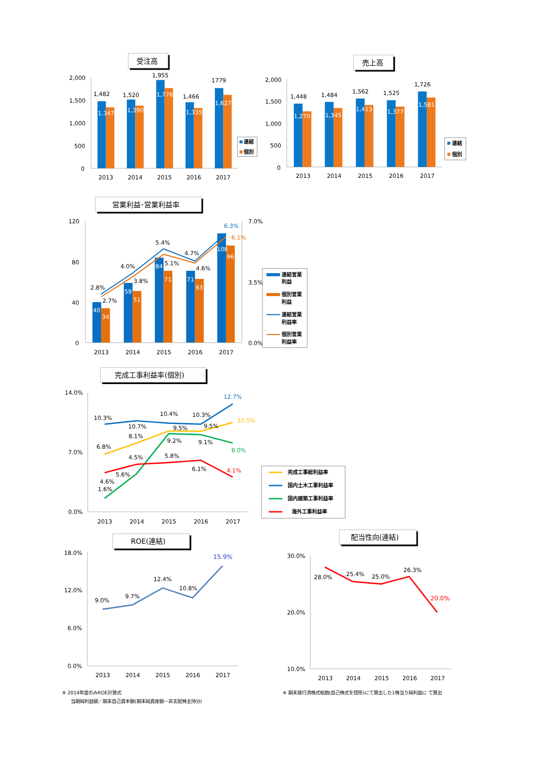受注高
2,000
1,500
1,000
500
0
1,482
1,347
1,520
1,390
1,955
1,776
1,466
1,335
1779
1,627
2013
2014
2015
2016
2017
連結
個別
売上高
2,000
1,500
1,000
500
0
1,448
1,270
1,484
1,345
1,562
1,413
1,525
1,377
1,726
1,581
2013
2014
2015
2016
2017
連結
個別
営業利益･営業利益率
120
80
40
0
7.0%
3.5%
0.0%
40
34
59
51
84
71
71
63
108
96
2.8%
2.7%
4.0%
3.8%
5.4%
5.1%
4.7%
4.6%
6.3%
6.1%
2013
2014
2015
2016
2017
連結営業
利益
個別営業
利益
連結営業
利益率
個別営業
利益率
完成工事利益率(個別)
14.0%
7.0%
0.0%
10.3%
10.7%
10.4%
10.3%
12.7%
6.8%
8.1%
9.5%
9.5%
10.5%
1.6%
5.6%
9.2%
9.1%
8.0%
4.6%
4.5%
5.8%
6.1%
4.1%
2013
2014
2015
2016
2017
完成工事総利益率
国内土木工事利益率
国内建築工事利益率
海外工事利益率
ROE(連結)
18.0%
12.0%
6.0%
0.0%
9.0%
9.7%
12.4%
10.8%
15.9%
2013
2014
2015
2016
2017
配当性向(連結)
30.0%
20.0%
10.0%
28.0%
25.4%
25.0%
26.3%
20.0%
2013
2014
2015
2016
2017
※ 2014年度のみROE計算式
当期純利益額／期末自己資本額(期末純資産額－非支配株主持分)
※ 期末発行済株式総数(自己株式を控除)にて算出した1株当り純利益に て算出